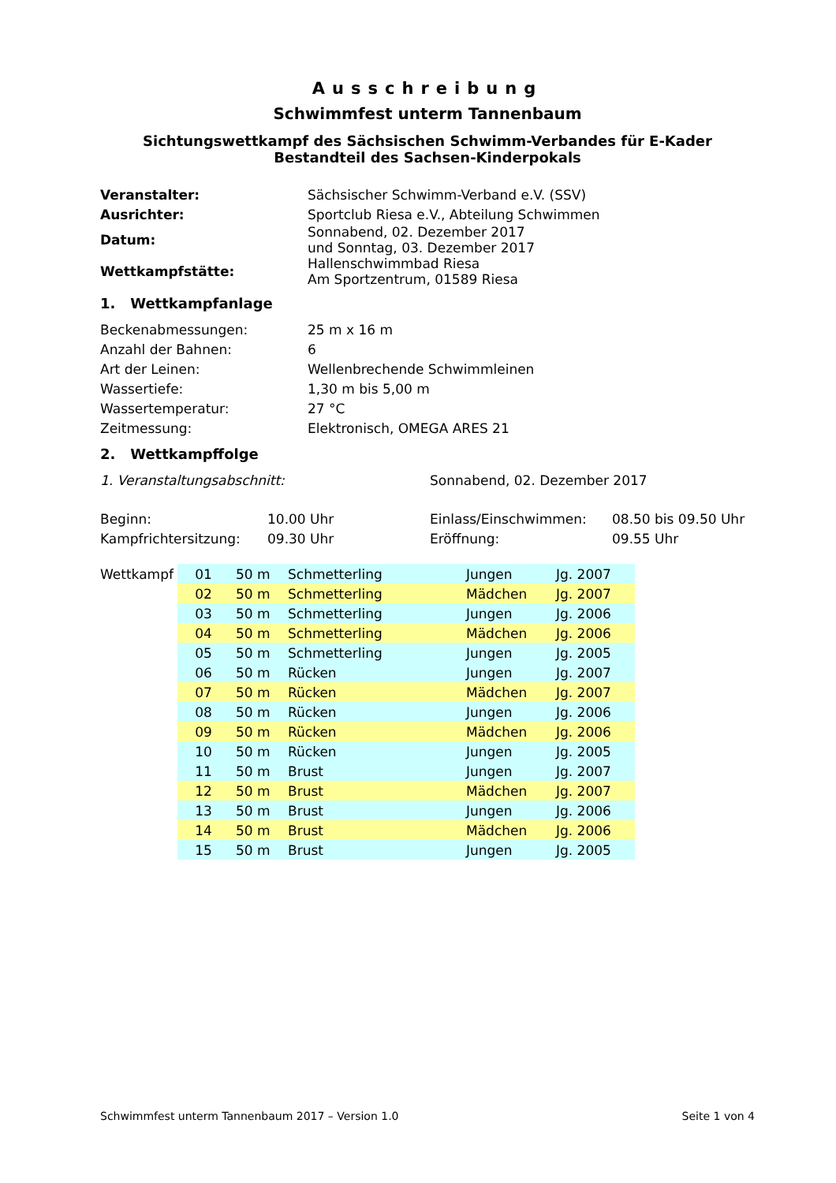Ausschreibung
Schwimmfest unterm Tannenbaum
Sichtungswettkampf des Sächsischen Schwimm-Verbandes für E-Kader
Bestandteil des Sachsen-Kinderpokals
| Veranstalter: | Sächsischer Schwimm-Verband e.V. (SSV) |
| Ausrichter: | Sportclub Riesa e.V., Abteilung Schwimmen |
| Datum: | Sonnabend, 02. Dezember 2017 und Sonntag, 03. Dezember 2017 |
| Wettkampfstätte: | Hallenschwimmbad Riesa Am Sportzentrum, 01589 Riesa |
1. Wettkampfanlage
| Beckenabmessungen: | 25 m x 16 m |
| Anzahl der Bahnen: | 6 |
| Art der Leinen: | Wellenbrechende Schwimmleinen |
| Wassertiefe: | 1,30 m bis 5,00 m |
| Wassertemperatur: | 27 °C |
| Zeitmessung: | Elektronisch, OMEGA ARES 21 |
2. Wettkampffolge
| 1. Veranstaltungsabschnitt: | Sonnabend, 02. Dezember 2017 |
| Beginn: | 10.00 Uhr | Einlass/Einschwimmen: | 08.50 bis 09.50 Uhr |
| Kampfrichtersitzung: | 09.30 Uhr | Eröffnung: | 09.55 Uhr |
| Wettkampf | 01 | 50 m | Schmetterling | Jungen | Jg. 2007 |
| | 02 | 50 m | Schmetterling | Mädchen | Jg. 2007 |
| | 03 | 50 m | Schmetterling | Jungen | Jg. 2006 |
| | 04 | 50 m | Schmetterling | Mädchen | Jg. 2006 |
| | 05 | 50 m | Schmetterling | Jungen | Jg. 2005 |
| | 06 | 50 m | Rücken | Jungen | Jg. 2007 |
| | 07 | 50 m | Rücken | Mädchen | Jg. 2007 |
| | 08 | 50 m | Rücken | Jungen | Jg. 2006 |
| | 09 | 50 m | Rücken | Mädchen | Jg. 2006 |
| | 10 | 50 m | Rücken | Jungen | Jg. 2005 |
| | 11 | 50 m | Brust | Jungen | Jg. 2007 |
| | 12 | 50 m | Brust | Mädchen | Jg. 2007 |
| | 13 | 50 m | Brust | Jungen | Jg. 2006 |
| | 14 | 50 m | Brust | Mädchen | Jg. 2006 |
| | 15 | 50 m | Brust | Jungen | Jg. 2005 |
Schwimmfest unterm Tannenbaum 2017 – Version 1.0 Seite 1 von 4